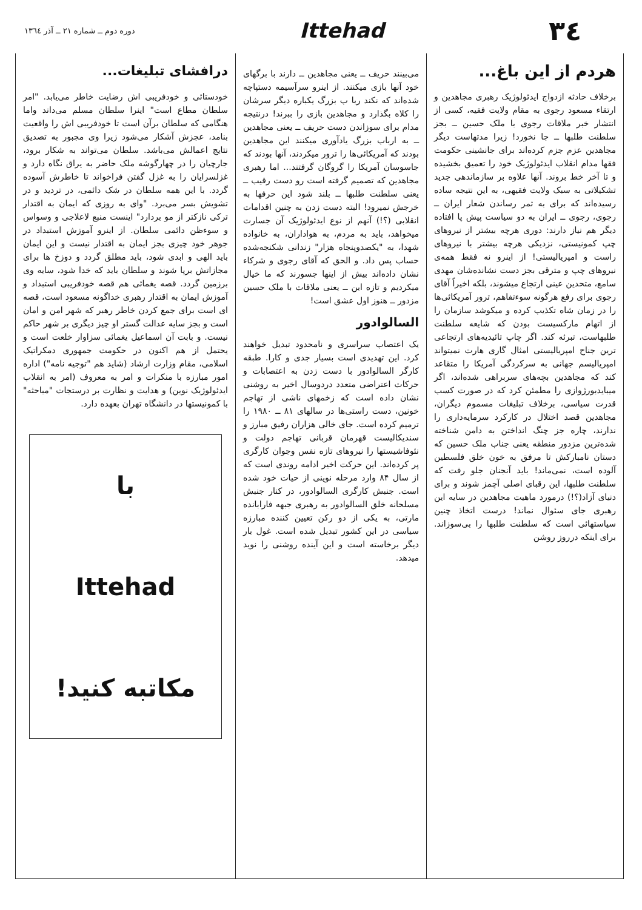٣٤
Ittehad
دوره دوم ــ شماره ۲۱ ــ آذر ۱۳٦٤
هردم از این باغ...
برخلاف حادثه ازدواج ایدئولوژیک رهبری مجاهدین و ارتقاء مسعود رجوی به مقام ولایت فقیه، کسی از انتشار خبر ملاقات رجوی با ملک حسین ــ بجز سلطنت طلبها ــ جا نخورد! زیرا مدتهاست دیگر مجاهدین عزم جزم کرده‌اند برای جانشینی حکومت فقها مدام انقلاب ایدئولوژیک خود را تعمیق بخشیده و تا آخر خط بروند. آنها علاوه بر سازماندهی جدید تشکیلاتی به سبک ولایت فقیهی، به این نتیجه ساده رسیده‌اند که برای به ثمر رساندن شعار ایران ــ رجوی، رجوی ــ ایران به دو سیاست پیش پا افتاده دیگر هم نیاز دارند: دوری هرچه بیشتر از نیروهای چپ کمونیستی، نزدیکی هرچه بیشتر با نیروهای راست و امپریالیستی! از اینرو نه فقط همه‌ی نیروهای چپ و مترقی بجز دست نشانده‌شان مهدی سامع، متحدین عینی ارتجاع میشوند، بلکه اخیراً آقای رجوی برای رفع هرگونه سوءتفاهم، ترور آمریکائی‌ها را در زمان شاه تکذیب کرده و میکوشد سازمان را از اتهام مارکسیست بودن که شایعه سلطنت طلبهاست، تبرئه کند. اگر چاپ تائیدیه‌های ارتجاعی ترین جناح امپریالیستی امثال گاری هارت نمیتواند امپریالیسم جهانی به سرکردگی آمریکا را متقاعد کند که مجاهدین بچه‌های سربراهی شده‌اند، اگر میبایدبورژوازی را مطمئن کرد که در صورت کسب قدرت سیاسی، برخلاف تبلیغات مسموم دیگران، مجاهدین قصد اختلال در کارکرد سرمایه‌داری را ندارند، چاره جز چنگ انداختن به دامن شناخته شده‌ترین مزدور منطقه یعنی جناب ملک حسین که دستان نامبارکش تا مرفق به خون خلق فلسطین آلوده است، نمی‌ماند! باید آنجنان جلو رفت که سلطنت طلبها، این رقبای اصلی آچمز شوند و برای دنیای آزاد(؟!) درمورد ماهیت مجاهدین در سایه این رهبری جای سئوال نماند! درست اتخاذ چنین سیاستهائی است که سلطنت طلبها را بی‌سوزاند. برای اینکه درروز روشن
می‌بینند حریف ــ یعنی مجاهدین ــ دارند با برگهای خود آنها بازی میکنند. از اینرو سرآسیمه دستپاچه شده‌اند که نکند ربا ب بزرگ یکباره دیگر سرشان را کلاه بگذارد و مجاهدین بازی را ببرند! درنتیجه مدام برای سوزاندن دست حریف ــ یعنی مجاهدین ــ به ارباب بزرگ یادآوری میکنند این مجاهدین بودند که آمریکائی‌ها را ترور میکردند، آنها بودند که جاسوسان آمریکا را گروگان گرفتند... اما رهبری مجاهدین که تصمیم گرفته است رو دست رقیب ــ یعنی سلطنت طلبها ــ بلند شود این حرفها به خرجش نمیرود! البته دست زدن به چنین اقدامات انقلابی (؟!) آنهم از نوع ایدئولوژیک آن جسارت میخواهد، باید به مردم، به هواداران، به خانواده شهدا، به "یکصدوپنجاه هزار" زندانی شکنجه‌شده حساب پس داد. و الحق که آقای رجوی و شرکاء نشان داده‌اند بیش از اینها جسورند که ما خیال میکردیم و تازه این ــ یعنی ملاقات با ملک حسین مزدور ــ هنوز اول عشق است!
السالوادور
یک اعتصاب سراسری و نامحدود تبدیل خواهند کرد. این تهدیدی است بسیار جدی و کارا. طبقه کارگر السالوادور با دست زدن به اعتصابات و حرکات اعتراضی متعدد دردوسال اخیر به روشنی نشان داده است که زخمهای ناشی از تهاجم خونین، دست راستی‌ها در سالهای ۸۱ ــ ۱۹۸۰ را ترمیم کرده است. جای خالی هزاران رفیق مبارز و سندیکالیست قهرمان قربانی تهاجم دولت و نئوفاشیستها را نیروهای تازه نفس وجوان کارگری پر کرده‌اند. این حرکت اخیر ادامه روندی است که از سال ۸۴ وارد مرحله نوینی از حیات خود شده است. جنبش کارگری السالوادور، در کنار جنبش مسلحانه خلق السالوادور به رهبری جبهه فارابانده مارتی، به یکی از دو رکن تعیین کننده مبارزه سیاسی در این کشور تبدیل شده است. غول بار دیگر برخاسته است و این آینده روشنی را نوید میدهد.
درافشای تبلیغات...
خودستائی و خودفریبی اش رضایت خاطر می‌یابد. "امر سلطان مطاع است" اینرا سلطان مسلم می‌داند واما هنگامی که سلطان برآن است تا خودفریبی اش را واقعیت بنامد، عجزش آشکار می‌شود زیرا وی مجبور به تصدیق نتایج اعمالش می‌باشد. سلطان می‌تواند به شکار برود، جارچیان را در چهارگوشه ملک حاضر به یراق نگاه دارد و غزلسرایان را به غزل گفتن فراخواند تا خاطرش آسوده گردد. با این همه سلطان در شک دائمی، در تردید و در تشویش بسر می‌برد. "وای به روزی که ایمان به اقتدار ترکی نازکتر از مو بردارد" اینست منبع لاعلاجی و وسواس و سوءظن دائمی سلطان. از اینرو آموزش استبداد در جوهر خود چیزی بجز ایمان به اقتدار نیست و این ایمان باید الهی و ابدی شود، باید مطلق گردد و دوزخ ها برای مجازاتش برپا شوند و سلطان باید که خدا شود، سایه وی برزمین گردد. قصه یغمائی هم قصه خودفریبی استبداد و آموزش ایمان به اقتدار رهبری خداگونه مسعود است، قصه ای است برای جمع کردن خاطر رهبر که شهر امن و امان است و بجز سایه عدالت گستر او چیز دیگری بر شهر حاکم نیست. و بابت آن اسماعیل یغمائی سزاوار خلعت است و یحتمل از هم اکنون در حکومت جمهوری دمکراتیک اسلامی، مقام وزارت ارشاد (شاید هم "توجیه نامه") اداره امور مبارزه با منکرات و امر به معروف (امر به انقلاب ایدئولوژیک نوین) و هدایت و نظارت بر درستجات "مباحثه" با کمونیستها در دانشگاه تهران بعهده دارد.
با
Ittehad
مکاتبه کنید!